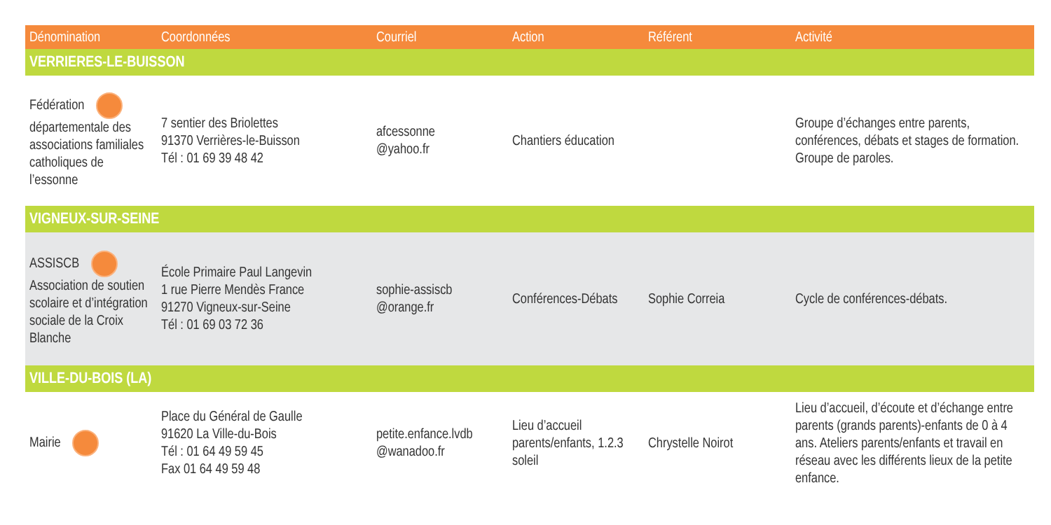| Dénomination | Coordonnées | Courriel | Action | Référent | Activité |
| --- | --- | --- | --- | --- | --- |
| VERRIERES-LE-BUISSON | | | | | |
| Fédération départementale des associations familiales catholiques de l’essonne | 7 sentier des Briolettes 91370 Verrières-le-Buisson Tél : 01 69 39 48 42 | afcessonne @yahoo.fr | Chantiers éducation | | Groupe d’échanges entre parents, conférences, débats et stages de formation. Groupe de paroles. |
| VIGNEUX-SUR-SEINE | | | | | |
| ASSISCB Association de soutien scolaire et d’intégration sociale de la Croix Blanche | École Primaire Paul Langevin 1 rue Pierre Mendès France 91270 Vigneux-sur-Seine Tél : 01 69 03 72 36 | sophie-assiscb @orange.fr | Conférences-Débats | Sophie Correia | Cycle de conférences-débats. |
| VILLE-DU-BOIS (LA) | | | | | |
| Mairie | Place du Général de Gaulle 91620 La Ville-du-Bois Tél : 01 64 49 59 45 Fax 01 64 49 59 48 | petite.enfance.lvdb @wanadoo.fr | Lieu d’accueil parents/enfants, 1.2.3 soleil | Chrystelle Noirot | Lieu d’accueil, d’écoute et d’échange entre parents (grands parents)-enfants de 0 à 4 ans. Ateliers parents/enfants et travail en réseau avec les différents lieux de la petite enfance. |